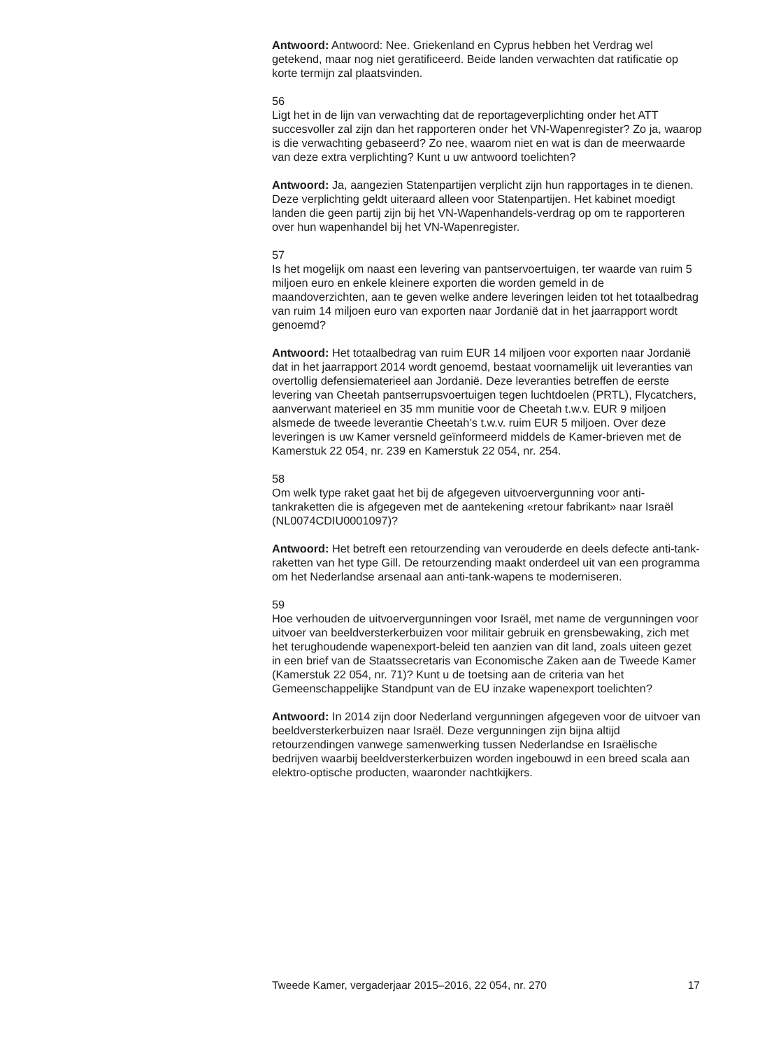Antwoord: Antwoord: Nee. Griekenland en Cyprus hebben het Verdrag wel getekend, maar nog niet geratificeerd. Beide landen verwachten dat ratificatie op korte termijn zal plaatsvinden.
56
Ligt het in de lijn van verwachting dat de reportageverplichting onder het ATT succesvoller zal zijn dan het rapporteren onder het VN-Wapenregister? Zo ja, waarop is die verwachting gebaseerd? Zo nee, waarom niet en wat is dan de meerwaarde van deze extra verplichting? Kunt u uw antwoord toelichten?
Antwoord: Ja, aangezien Statenpartijen verplicht zijn hun rapportages in te dienen. Deze verplichting geldt uiteraard alleen voor Statenpartijen. Het kabinet moedigt landen die geen partij zijn bij het VN-Wapenhandels-verdrag op om te rapporteren over hun wapenhandel bij het VN-Wapenregister.
57
Is het mogelijk om naast een levering van pantservoertuigen, ter waarde van ruim 5 miljoen euro en enkele kleinere exporten die worden gemeld in de maandoverzichten, aan te geven welke andere leveringen leiden tot het totaalbedrag van ruim 14 miljoen euro van exporten naar Jordanië dat in het jaarrapport wordt genoemd?
Antwoord: Het totaalbedrag van ruim EUR 14 miljoen voor exporten naar Jordanië dat in het jaarrapport 2014 wordt genoemd, bestaat voornamelijk uit leveranties van overtollig defensiematerieel aan Jordanië. Deze leveranties betreffen de eerste levering van Cheetah pantserrupsvoertuigen tegen luchtdoelen (PRTL), Flycatchers, aanverwant materieel en 35 mm munitie voor de Cheetah t.w.v. EUR 9 miljoen alsmede de tweede leverantie Cheetah’s t.w.v. ruim EUR 5 miljoen. Over deze leveringen is uw Kamer versneld geïnformeerd middels de Kamer-brieven met de Kamerstuk 22 054, nr. 239 en Kamerstuk 22 054, nr. 254.
58
Om welk type raket gaat het bij de afgegeven uitvoervergunning voor anti-tankraketten die is afgegeven met de aantekening «retour fabrikant» naar Israël (NL0074CDIU0001097)?
Antwoord: Het betreft een retourzending van verouderde en deels defecte anti-tank-raketten van het type Gill. De retourzending maakt onderdeel uit van een programma om het Nederlandse arsenaal aan anti-tank-wapens te moderniseren.
59
Hoe verhouden de uitvoervergunningen voor Israël, met name de vergunningen voor uitvoer van beeldversterkerbuizen voor militair gebruik en grensbewaking, zich met het terughoudende wapenexport-beleid ten aanzien van dit land, zoals uiteen gezet in een brief van de Staatssecretaris van Economische Zaken aan de Tweede Kamer (Kamerstuk 22 054, nr. 71)? Kunt u de toetsing aan de criteria van het Gemeenschappelijke Standpunt van de EU inzake wapenexport toelichten?
Antwoord: In 2014 zijn door Nederland vergunningen afgegeven voor de uitvoer van beeldversterkerbuizen naar Israël. Deze vergunningen zijn bijna altijd retourzendingen vanwege samenwerking tussen Nederlandse en Israëlische bedrijven waarbij beeldversterkerbuizen worden ingebouwd in een breed scala aan elektro-optische producten, waaronder nachtkijkers.
Tweede Kamer, vergaderjaar 2015–2016, 22 054, nr. 270 17